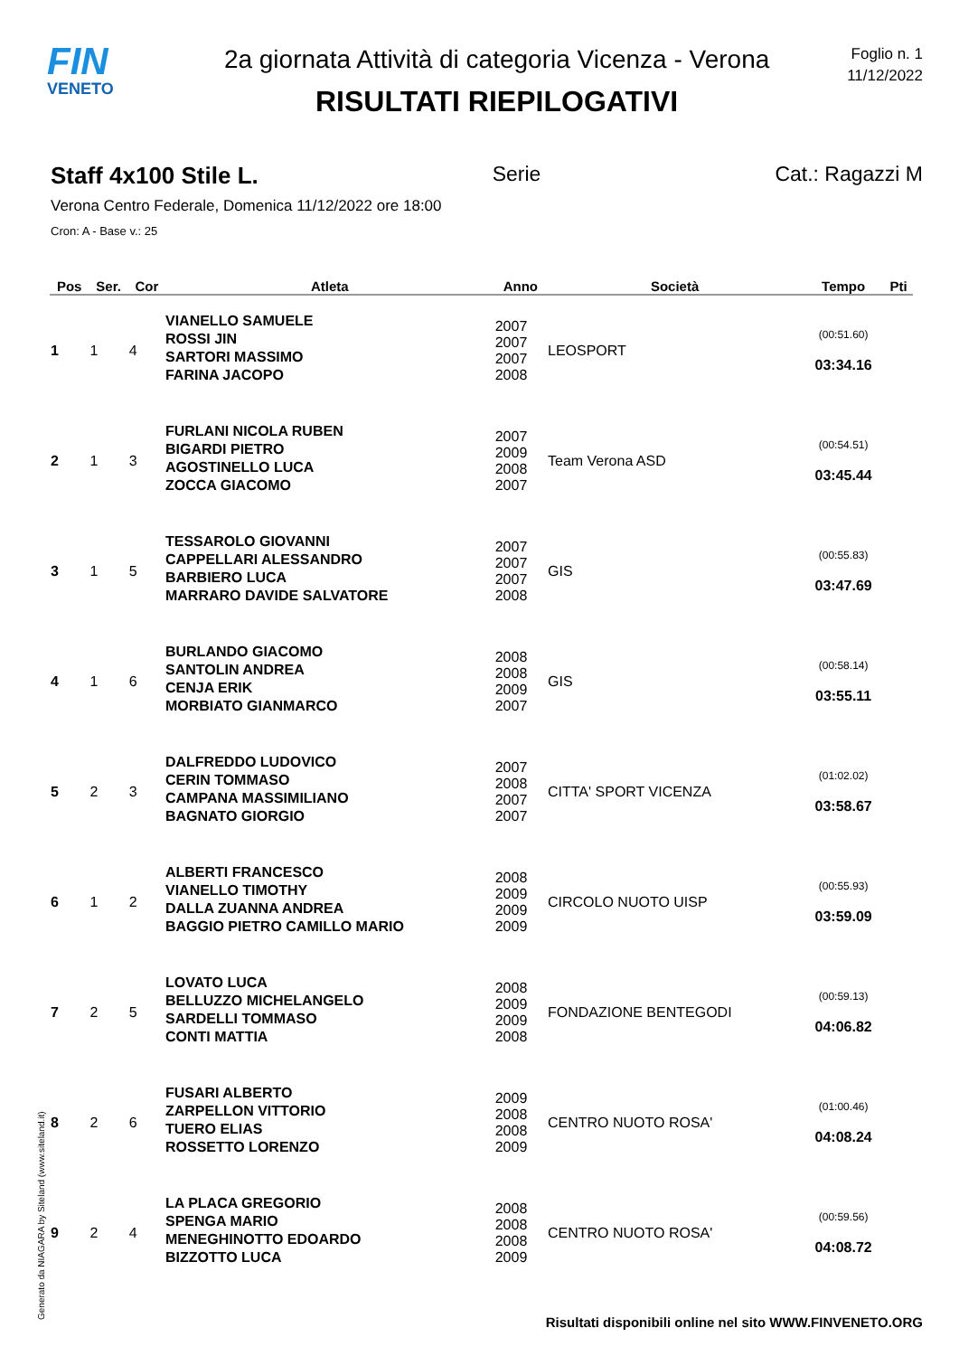FIN
VENETO
2a giornata Attività di categoria Vicenza - Verona
RISULTATI RIEPILOGATIVI
Foglio n. 1
11/12/2022
Staff 4x100 Stile L. Serie Cat.: Ragazzi M
Verona Centro Federale, Domenica 11/12/2022 ore 18:00
Cron: A - Base v.: 25
| Pos | Ser. | Cor | Atleta | Anno | Società | Tempo | Pti |
| --- | --- | --- | --- | --- | --- | --- | --- |
| 1 | 1 | 4 | VIANELLO SAMUELE ROSSI JIN SARTORI MASSIMO FARINA JACOPO | 2007 2007 2007 2008 | LEOSPORT | (00:51.60) 03:34.16 | |
| 2 | 1 | 3 | FURLANI NICOLA RUBEN BIGARDI PIETRO AGOSTINELLO LUCA ZOCCA GIACOMO | 2007 2009 2008 2007 | Team Verona ASD | (00:54.51) 03:45.44 | |
| 3 | 1 | 5 | TESSAROLO GIOVANNI CAPPELLARI ALESSANDRO BARBIERO LUCA MARRARO DAVIDE SALVATORE | 2007 2007 2007 2008 | GIS | (00:55.83) 03:47.69 | |
| 4 | 1 | 6 | BURLANDO GIACOMO SANTOLIN ANDREA CENJA ERIK MORBIATO GIANMARCO | 2008 2008 2009 2007 | GIS | (00:58.14) 03:55.11 | |
| 5 | 2 | 3 | DALFREDDO LUDOVICO CERIN TOMMASO CAMPANA MASSIMILIANO BAGNATO GIORGIO | 2007 2008 2007 2007 | CITTA' SPORT VICENZA | (01:02.02) 03:58.67 | |
| 6 | 1 | 2 | ALBERTI FRANCESCO VIANELLO TIMOTHY DALLA ZUANNA ANDREA BAGGIO PIETRO CAMILLO MARIO | 2008 2009 2009 2009 | CIRCOLO NUOTO UISP | (00:55.93) 03:59.09 | |
| 7 | 2 | 5 | LOVATO LUCA BELLUZZO MICHELANGELO SARDELLI TOMMASO CONTI MATTIA | 2008 2009 2009 2008 | FONDAZIONE BENTEGODI | (00:59.13) 04:06.82 | |
| 8 | 2 | 6 | FUSARI ALBERTO ZARPELLON VITTORIO TUERO ELIAS ROSSETTO LORENZO | 2009 2008 2008 2009 | CENTRO NUOTO ROSA' | (01:00.46) 04:08.24 | |
| 9 | 2 | 4 | LA PLACA GREGORIO SPENGA MARIO MENEGHINOTTO EDOARDO BIZZOTTO LUCA | 2008 2008 2008 2009 | CENTRO NUOTO ROSA' | (00:59.56) 04:08.72 | |
Generato da NIAGARA by Siteland (www.siteland.it)
Risultati disponibili online nel sito WWW.FINVENETO.ORG